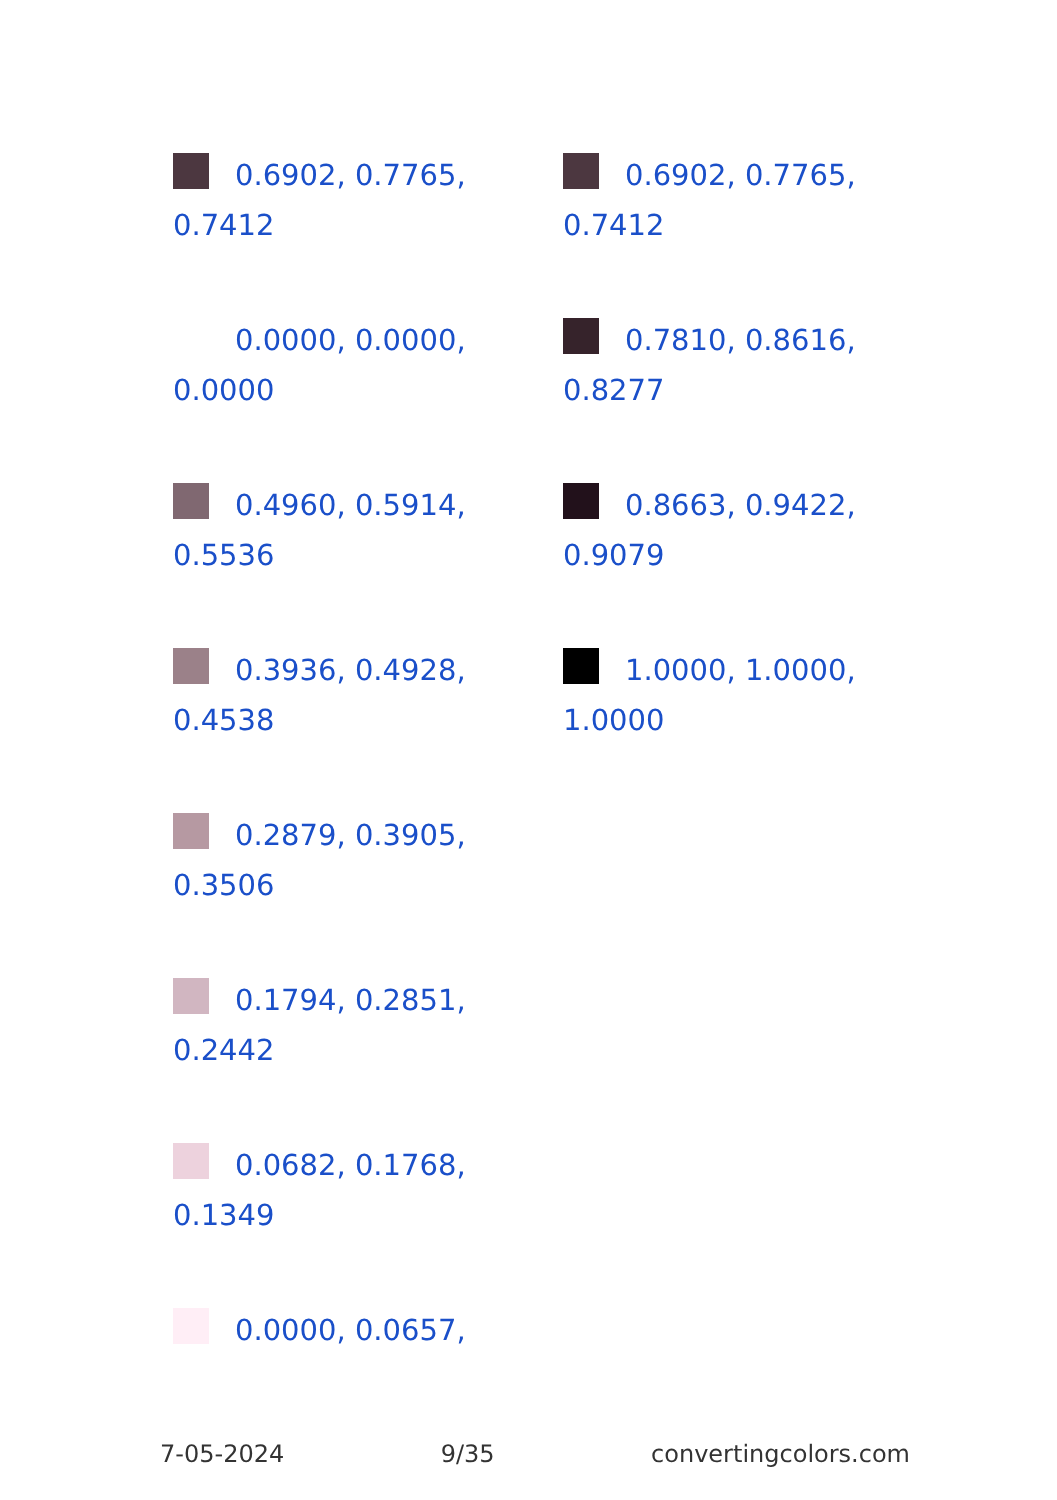0.6902, 0.7765,
0.7412
0.0000, 0.0000,
0.0000
0.4960, 0.5914,
0.5536
0.3936, 0.4928,
0.4538
0.2879, 0.3905,
0.3506
0.1794, 0.2851,
0.2442
0.0682, 0.1768,
0.1349
0.0000, 0.0657,
0.6902, 0.7765,
0.7412
0.7810, 0.8616,
0.8277
0.8663, 0.9422,
0.9079
1.0000, 1.0000,
1.0000
7-05-2024 9/35 convertingcolors.com